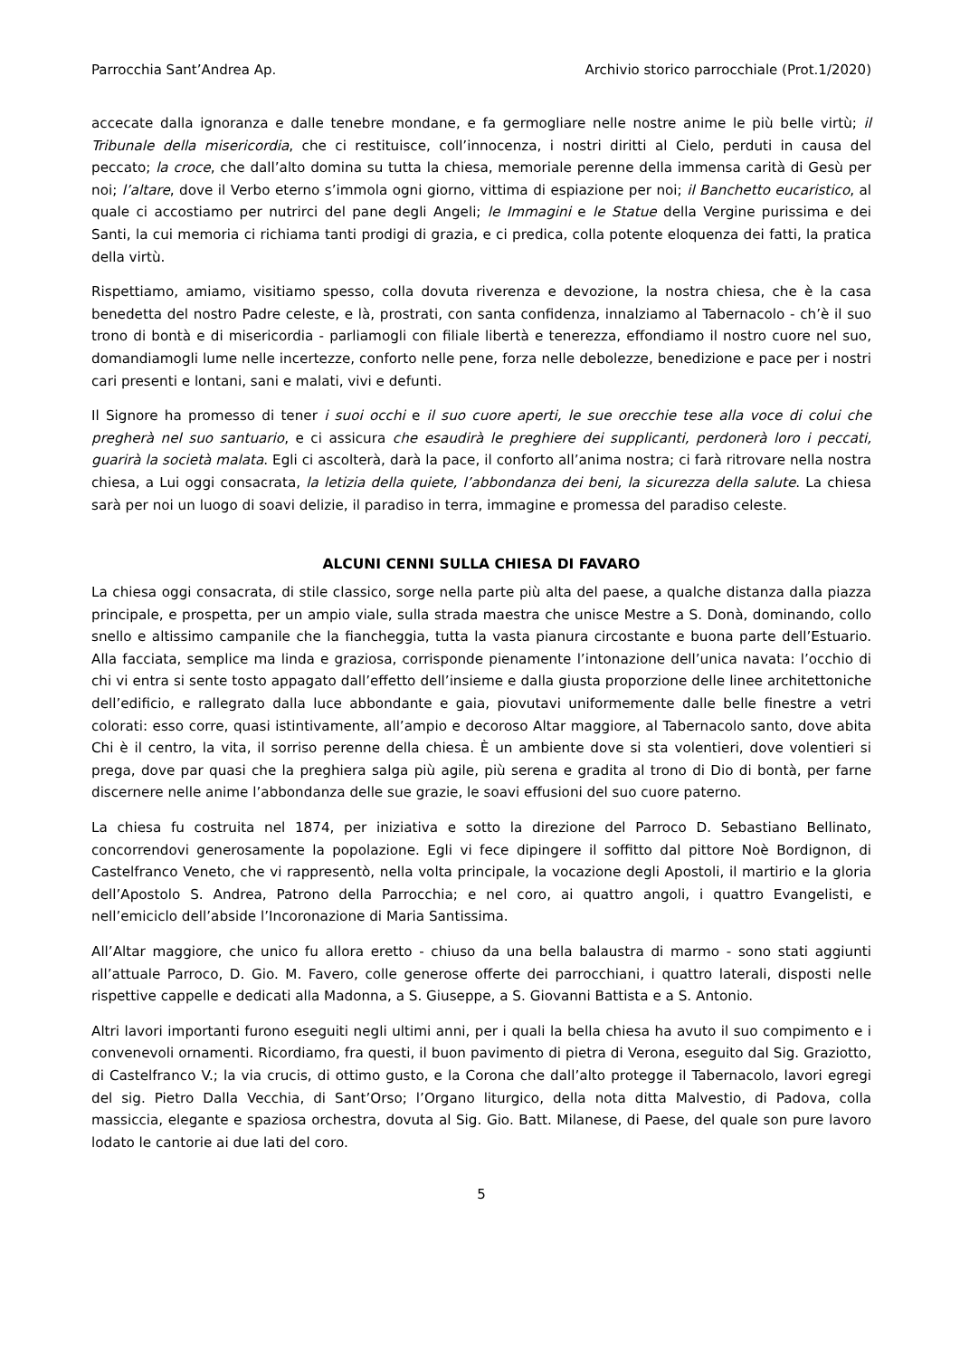Parrocchia Sant’Andrea Ap. Archivio storico parrocchiale (Prot.1/2020)
accecate dalla ignoranza e dalle tenebre mondane, e fa germogliare nelle nostre anime le più belle virtù; il Tribunale della misericordia, che ci restituisce, coll’innocenza, i nostri diritti al Cielo, perduti in causa del peccato; la croce, che dall’alto domina su tutta la chiesa, memoriale perenne della immensa carità di Gesù per noi; l’altare, dove il Verbo eterno s’immola ogni giorno, vittima di espiazione per noi; il Banchetto eucaristico, al quale ci accostiamo per nutrirci del pane degli Angeli; le Immagini e le Statue della Vergine purissima e dei Santi, la cui memoria ci richiama tanti prodigi di grazia, e ci predica, colla potente eloquenza dei fatti, la pratica della virtù.
Rispettiamo, amiamo, visitiamo spesso, colla dovuta riverenza e devozione, la nostra chiesa, che è la casa benedetta del nostro Padre celeste, e là, prostrati, con santa confidenza, innalziamo al Tabernacolo - ch’è il suo trono di bontà e di misericordia - parliamogli con filiale libertà e tenerezza, effondiamo il nostro cuore nel suo, domandiamogli lume nelle incertezze, conforto nelle pene, forza nelle debolezze, benedizione e pace per i nostri cari presenti e lontani, sani e malati, vivi e defunti.
Il Signore ha promesso di tener i suoi occhi e il suo cuore aperti, le sue orecchie tese alla voce di colui che pregherà nel suo santuario, e ci assicura che esaudirà le preghiere dei supplicanti, perdonerà loro i peccati, guarirà la società malata. Egli ci ascolterà, darà la pace, il conforto all’anima nostra; ci farà ritrovare nella nostra chiesa, a Lui oggi consacrata, la letizia della quiete, l’abbondanza dei beni, la sicurezza della salute. La chiesa sarà per noi un luogo di soavi delizie, il paradiso in terra, immagine e promessa del paradiso celeste.
ALCUNI CENNI SULLA CHIESA DI FAVARO
La chiesa oggi consacrata, di stile classico, sorge nella parte più alta del paese, a qualche distanza dalla piazza principale, e prospetta, per un ampio viale, sulla strada maestra che unisce Mestre a S. Donà, dominando, collo snello e altissimo campanile che la fiancheggia, tutta la vasta pianura circostante e buona parte dell’Estuario. Alla facciata, semplice ma linda e graziosa, corrisponde pienamente l’intonazione dell’unica navata: l’occhio di chi vi entra si sente tosto appagato dall’effetto dell’insieme e dalla giusta proporzione delle linee architettoniche dell’edificio, e rallegrato dalla luce abbondante e gaia, piovutavi uniformemente dalle belle finestre a vetri colorati: esso corre, quasi istintivamente, all’ampio e decoroso Altar maggiore, al Tabernacolo santo, dove abita Chi è il centro, la vita, il sorriso perenne della chiesa. È un ambiente dove si sta volentieri, dove volentieri si prega, dove par quasi che la preghiera salga più agile, più serena e gradita al trono di Dio di bontà, per farne discernere nelle anime l’abbondanza delle sue grazie, le soavi effusioni del suo cuore paterno.
La chiesa fu costruita nel 1874, per iniziativa e sotto la direzione del Parroco D. Sebastiano Bellinato, concorrendovi generosamente la popolazione. Egli vi fece dipingere il soffitto dal pittore Noè Bordignon, di Castelfranco Veneto, che vi rappresentò, nella volta principale, la vocazione degli Apostoli, il martirio e la gloria dell’Apostolo S. Andrea, Patrono della Parrocchia; e nel coro, ai quattro angoli, i quattro Evangelisti, e nell’emiciclo dell’abside l’Incoronazione di Maria Santissima.
All’Altar maggiore, che unico fu allora eretto - chiuso da una bella balaustra di marmo - sono stati aggiunti all’attuale Parroco, D. Gio. M. Favero, colle generose offerte dei parrocchiani, i quattro laterali, disposti nelle rispettive cappelle e dedicati alla Madonna, a S. Giuseppe, a S. Giovanni Battista e a S. Antonio.
Altri lavori importanti furono eseguiti negli ultimi anni, per i quali la bella chiesa ha avuto il suo compimento e i convenevoli ornamenti. Ricordiamo, fra questi, il buon pavimento di pietra di Verona, eseguito dal Sig. Graziotto, di Castelfranco V.; la via crucis, di ottimo gusto, e la Corona che dall’alto protegge il Tabernacolo, lavori egregi del sig. Pietro Dalla Vecchia, di Sant’Orso; l’Organo liturgico, della nota ditta Malvestio, di Padova, colla massiccia, elegante e spaziosa orchestra, dovuta al Sig. Gio. Batt. Milanese, di Paese, del quale son pure lavoro lodato le cantorie ai due lati del coro.
5